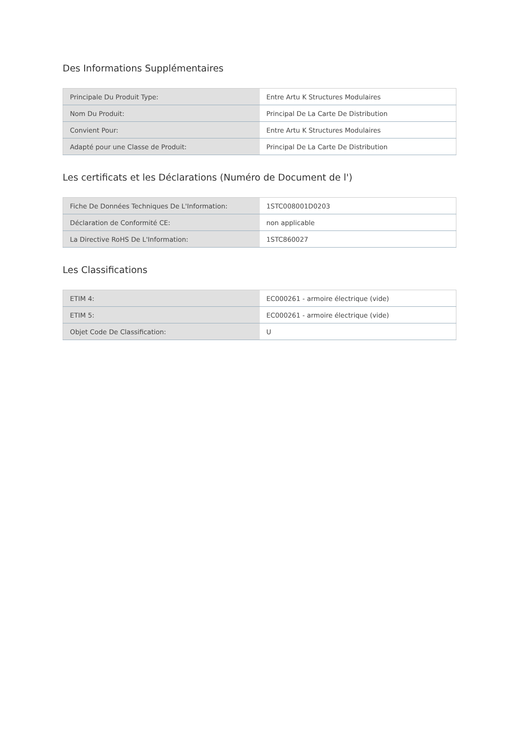Des Informations Supplémentaires
| Principale Du Produit Type: | Entre Artu K Structures Modulaires |
| Nom Du Produit: | Principal De La Carte De Distribution |
| Convient Pour: | Entre Artu K Structures Modulaires |
| Adapté pour une Classe de Produit: | Principal De La Carte De Distribution |
Les certificats et les Déclarations (Numéro de Document de l')
| Fiche De Données Techniques De L'Information: | 1STC008001D0203 |
| Déclaration de Conformité CE: | non applicable |
| La Directive RoHS De L'Information: | 1STC860027 |
Les Classifications
| ETIM 4: | EC000261 - armoire électrique (vide) |
| ETIM 5: | EC000261 - armoire électrique (vide) |
| Objet Code De Classification: | U |